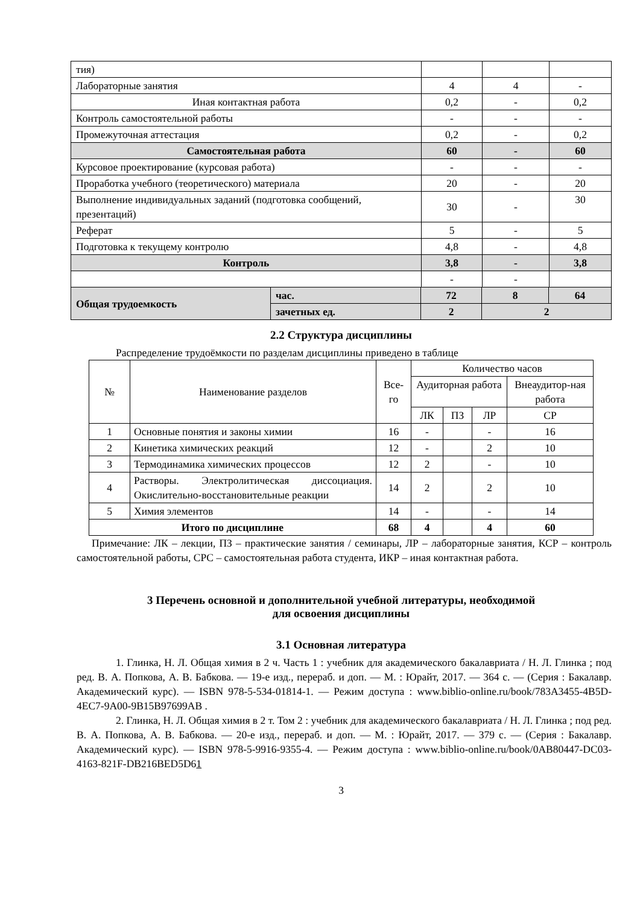| тия) | | | |
| Лабораторные занятия | 4 | 4 | - |
| Иная контактная работа | 0,2 | - | 0,2 |
| Контроль самостоятельной работы | - | - | - |
| Промежуточная аттестация | 0,2 | - | 0,2 |
| Самостоятельная работа | 60 | - | 60 |
| Курсовое проектирование (курсовая работа) | - | - | - |
| Проработка учебного (теоретического) материала | 20 | - | 20 |
| Выполнение индивидуальных заданий (подготовка сообщений, презентаций) | 30 | - | 30 |
| Реферат | 5 | - | 5 |
| Подготовка к текущему контролю | 4,8 | - | 4,8 |
| Контроль | 3,8 | - | 3,8 |
| | - | - | |
| Общая трудоемкость | час. | 72 | 8 | 64 |
| | зачетных ед. | 2 | 2 | |
2.2 Структура дисциплины
Распределение трудоёмкости по разделам дисциплины приведено в таблице
| № | Наименование разделов | Все-го | Количество часов | | | |
| | | | Аудиторная работа | | | Внеаудитор-ная работа |
| | | | ЛК | ПЗ | ЛР | СР |
| 1 | Основные понятия и законы химии | 16 | - | | - | 16 |
| 2 | Кинетика химических реакций | 12 | - | | 2 | 10 |
| 3 | Термодинамика химических процессов | 12 | 2 | | - | 10 |
| 4 | Растворы. Электролитическая диссоциация. Окислительно-восстановительные реакции | 14 | 2 | | 2 | 10 |
| 5 | Химия элементов | 14 | - | | - | 14 |
| Итого по дисциплине | | 68 | 4 | | 4 | 60 |
Примечание: ЛК – лекции, ПЗ – практические занятия / семинары, ЛР – лабораторные занятия, КСР – контроль самостоятельной работы, СРС – самостоятельная работа студента, ИКР – иная контактная работа.
3 Перечень основной и дополнительной учебной литературы, необходимой
для освоения дисциплины
3.1 Основная литература
1. Глинка, Н. Л. Общая химия в 2 ч. Часть 1 : учебник для академического бакалавриата / Н. Л. Глинка ; под ред. В. А. Попкова, А. В. Бабкова. — 19-е изд., перераб. и доп. — М. : Юрайт, 2017. — 364 с. — (Серия : Бакалавр. Академический курс). — ISBN 978-5-534-01814-1. — Режим доступа : www.biblio-online.ru/book/783A3455-4B5D-4EC7-9A00-9B15B97699AB .
2. Глинка, Н. Л. Общая химия в 2 т. Том 2 : учебник для академического бакалавриата / Н. Л. Глинка ; под ред. В. А. Попкова, А. В. Бабкова. — 20-е изд., перераб. и доп. — М. : Юрайт, 2017. — 379 с. — (Серия : Бакалавр. Академический курс). — ISBN 978-5-9916-9355-4. — Режим доступа : www.biblio-online.ru/book/0AB80447-DC03-4163-821F-DB216BED5D61
3